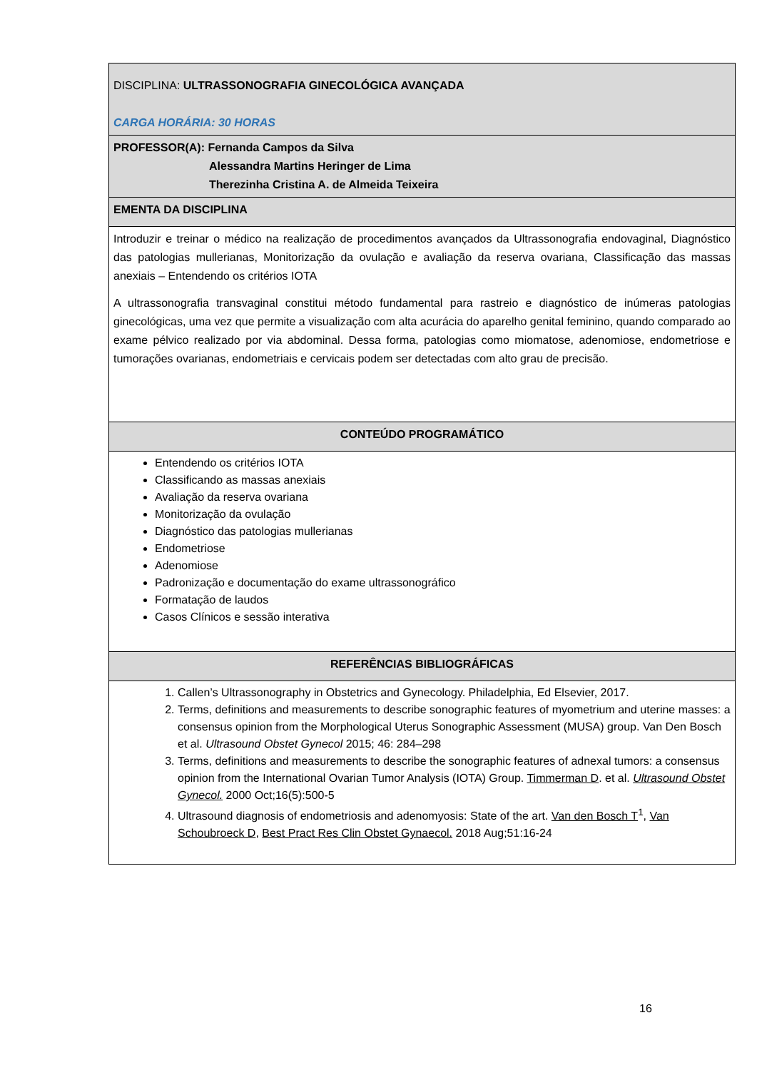| DISCIPLINA: ULTRASSONOGRAFIA GINECOLÓGICA AVANÇADA CARGA HORÁRIA: 30 HORAS |
| PROFESSOR(A): Fernanda Campos da Silva Alessandra Martins Heringer de Lima Therezinha Cristina A. de Almeida Teixeira |
| EMENTA DA DISCIPLINA |
| Introduzir e treinar o médico na realização de procedimentos avançados da Ultrassonografia endovaginal, Diagnóstico das patologias mullerianas, Monitorização da ovulação e avaliação da reserva ovariana, Classificação das massas anexiais – Entendendo os critérios IOTA A ultrassonografia transvaginal constitui método fundamental para rastreio e diagnóstico de inúmeras patologias ginecológicas, uma vez que permite a visualização com alta acurácia do aparelho genital feminino, quando comparado ao exame pélvico realizado por via abdominal. Dessa forma, patologias como miomatose, adenomiose, endometriose e tumorações ovarianas, endometriais e cervicais podem ser detectadas com alto grau de precisão. |
| CONTEÚDO PROGRAMÁTICO |
| Entendendo os critérios IOTA Classificando as massas anexiais Avaliação da reserva ovariana Monitorização da ovulação Diagnóstico das patologias mullerianas Endometriose Adenomiose Padronização e documentação do exame ultrassonográfico Formatação de laudos Casos Clínicos e sessão interativa |
| REFERÊNCIAS BIBLIOGRÁFICAS |
| 1. Callen’s Ultrassonography in Obstetrics and Gynecology. Philadelphia, Ed Elsevier, 2017. 2. Terms, definitions and measurements to describe sonographic features of myometrium and uterine masses: a consensus opinion from the Morphological Uterus Sonographic Assessment (MUSA) group. Van Den Bosch et al. Ultrasound Obstet Gynecol 2015; 46: 284–298 3. Terms, definitions and measurements to describe the sonographic features of adnexal tumors: a consensus opinion from the International Ovarian Tumor Analysis (IOTA) Group. Timmerman D . et al. Ultrasound Obstet Gynecol. 2000 Oct;16(5):500-5 4. Ultrasound diagnosis of endometriosis and adenomyosis: State of the art. Van den Bosch T<sup>1</sup>, Van Schoubroeck D , Best Pract Res Clin Obstet Gynaecol. 2018 Aug;51:16-24 |
16